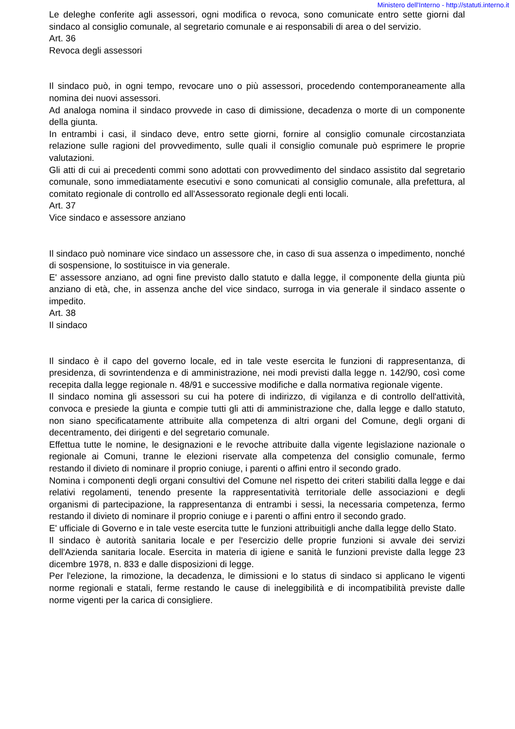Ministero dell'Interno - http://statuti.interno.it
Le deleghe conferite agli assessori, ogni modifica o revoca, sono comunicate entro sette giorni dal sindaco al consiglio comunale, al segretario comunale e ai responsabili di area o del servizio.
Art. 36
Revoca degli assessori
Il sindaco può, in ogni tempo, revocare uno o più assessori, procedendo contemporaneamente alla nomina dei nuovi assessori.
Ad analoga nomina il sindaco provvede in caso di dimissione, decadenza o morte di un componente della giunta.
In entrambi i casi, il sindaco deve, entro sette giorni, fornire al consiglio comunale circostanziata relazione sulle ragioni del provvedimento, sulle quali il consiglio comunale può esprimere le proprie valutazioni.
Gli atti di cui ai precedenti commi sono adottati con provvedimento del sindaco assistito dal segretario comunale, sono immediatamente esecutivi e sono comunicati al consiglio comunale, alla prefettura, al comitato regionale di controllo ed all'Assessorato regionale degli enti locali.
Art. 37
Vice sindaco e assessore anziano
Il sindaco può nominare vice sindaco un assessore che, in caso di sua assenza o impedimento, nonché di sospensione, lo sostituisce in via generale.
E' assessore anziano, ad ogni fine previsto dallo statuto e dalla legge, il componente della giunta più anziano di età, che, in assenza anche del vice sindaco, surroga in via generale il sindaco assente o impedito.
Art. 38
Il sindaco
Il sindaco è il capo del governo locale, ed in tale veste esercita le funzioni di rappresentanza, di presidenza, di sovrintendenza e di amministrazione, nei modi previsti dalla legge n. 142/90, così come recepita dalla legge regionale n. 48/91 e successive modifiche e dalla normativa regionale vigente.
Il sindaco nomina gli assessori su cui ha potere di indirizzo, di vigilanza e di controllo dell'attività, convoca e presiede la giunta e compie tutti gli atti di amministrazione che, dalla legge e dallo statuto, non siano specificatamente attribuite alla competenza di altri organi del Comune, degli organi di decentramento, dei dirigenti e del segretario comunale.
Effettua tutte le nomine, le designazioni e le revoche attribuite dalla vigente legislazione nazionale o regionale ai Comuni, tranne le elezioni riservate alla competenza del consiglio comunale, fermo restando il divieto di nominare il proprio coniuge, i parenti o affini entro il secondo grado.
Nomina i componenti degli organi consultivi del Comune nel rispetto dei criteri stabiliti dalla legge e dai relativi regolamenti, tenendo presente la rappresentatività territoriale delle associazioni e degli organismi di partecipazione, la rappresentanza di entrambi i sessi, la necessaria competenza, fermo restando il divieto di nominare il proprio coniuge e i parenti o affini entro il secondo grado.
E' ufficiale di Governo e in tale veste esercita tutte le funzioni attribuitigli anche dalla legge dello Stato.
Il sindaco è autorità sanitaria locale e per l'esercizio delle proprie funzioni si avvale dei servizi dell'Azienda sanitaria locale. Esercita in materia di igiene e sanità le funzioni previste dalla legge 23 dicembre 1978, n. 833 e dalle disposizioni di legge.
Per l'elezione, la rimozione, la decadenza, le dimissioni e lo status di sindaco si applicano le vigenti norme regionali e statali, ferme restando le cause di ineleggibilità e di incompatibilità previste dalle norme vigenti per la carica di consigliere.